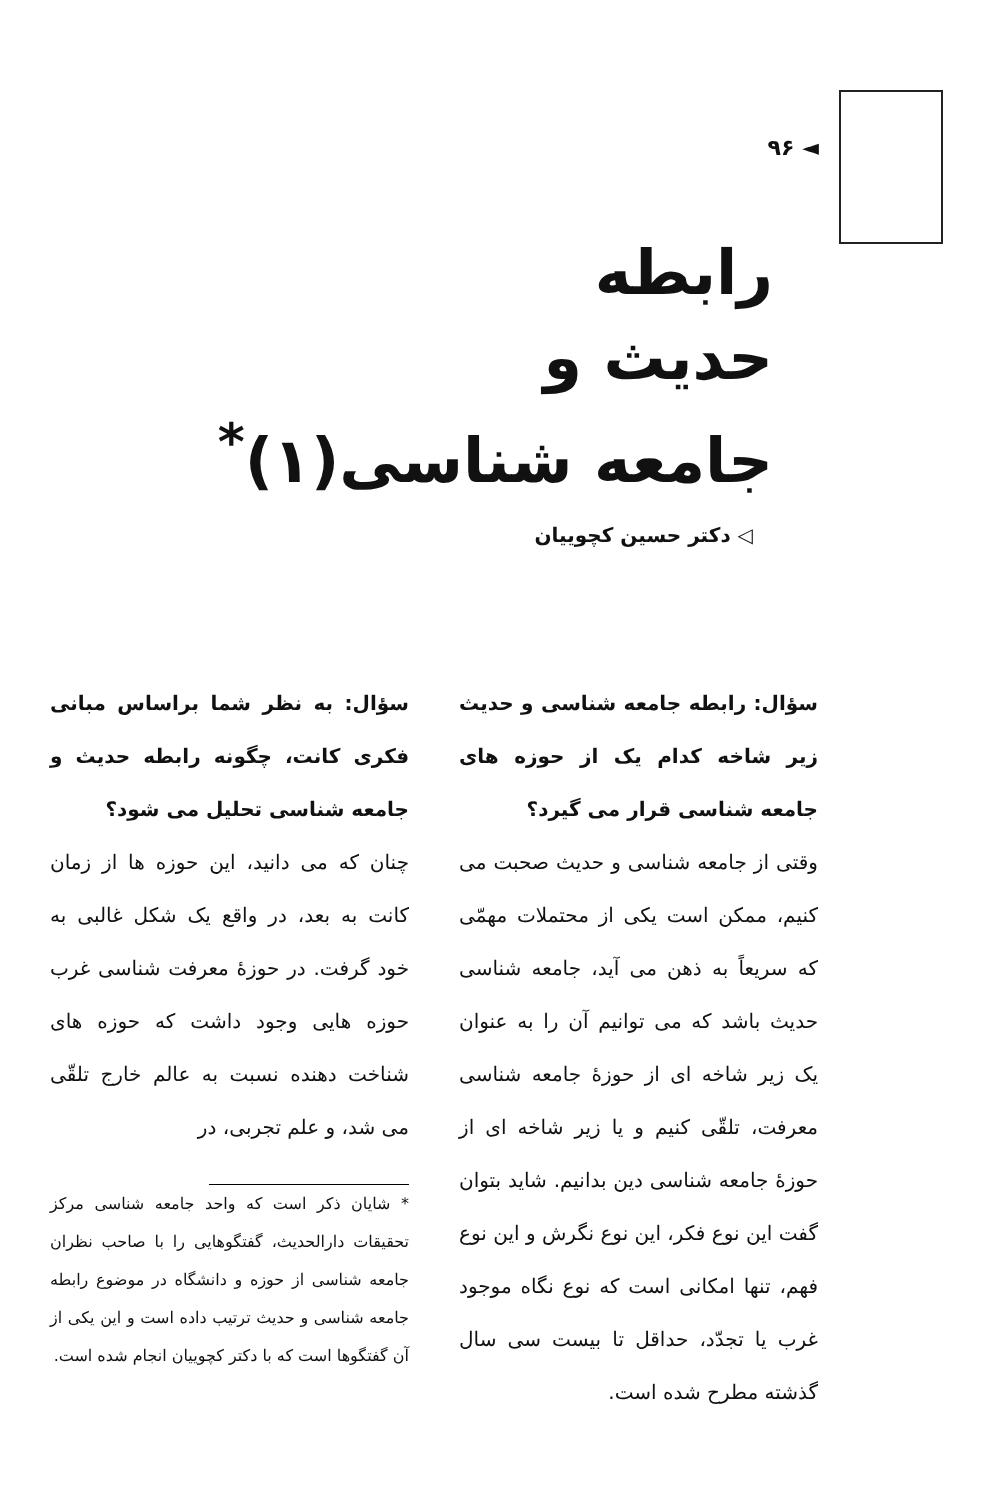◄ ۹۶
رابطه
حدیث و
جامعه شناسی(۱)<sup>*</sup>
◁ دکتر حسین کچوییان
سؤال: رابطه جامعه شناسی و حدیث زیر شاخه کدام یک از حوزه های جامعه شناسی قرار می گیرد؟
وقتی از جامعه شناسی و حدیث صحبت می کنیم، ممکن است یکی از محتملات مهمّی که سریعاً به ذهن می آید، جامعه شناسی حدیث باشد که می توانیم آن را به عنوان یک زیر شاخه ای از حوزهٔ جامعه شناسی معرفت، تلقّی کنیم و یا زیر شاخه ای از حوزهٔ جامعه شناسی دین بدانیم. شاید بتوان گفت این نوع فکر، این نوع نگرش و این نوع فهم، تنها امکانی است که نوع نگاه موجود غرب یا تجدّد، حداقل تا بیست سی سال گذشته مطرح شده است.
سؤال: به نظر شما براساس مبانی فکری کانت، چگونه رابطه حدیث و جامعه شناسی تحلیل می شود؟
چنان که می دانید، این حوزه ها از زمان کانت به بعد، در واقع یک شکل غالبی به خود گرفت. در حوزهٔ معرفت شناسی غرب حوزه هایی وجود داشت که حوزه های شناخت دهنده نسبت به عالم خارج تلقّی می شد، و علم تجربی، در
* شایان ذکر است که واحد جامعه شناسی مرکز تحقیقات دارالحدیث، گفتگوهایی را با صاحب نظران جامعه شناسی از حوزه و دانشگاه در موضوع رابطه جامعه شناسی و حدیث ترتیب داده است و این یکی از آن گفتگوها است که با دکتر کچوییان انجام شده است.